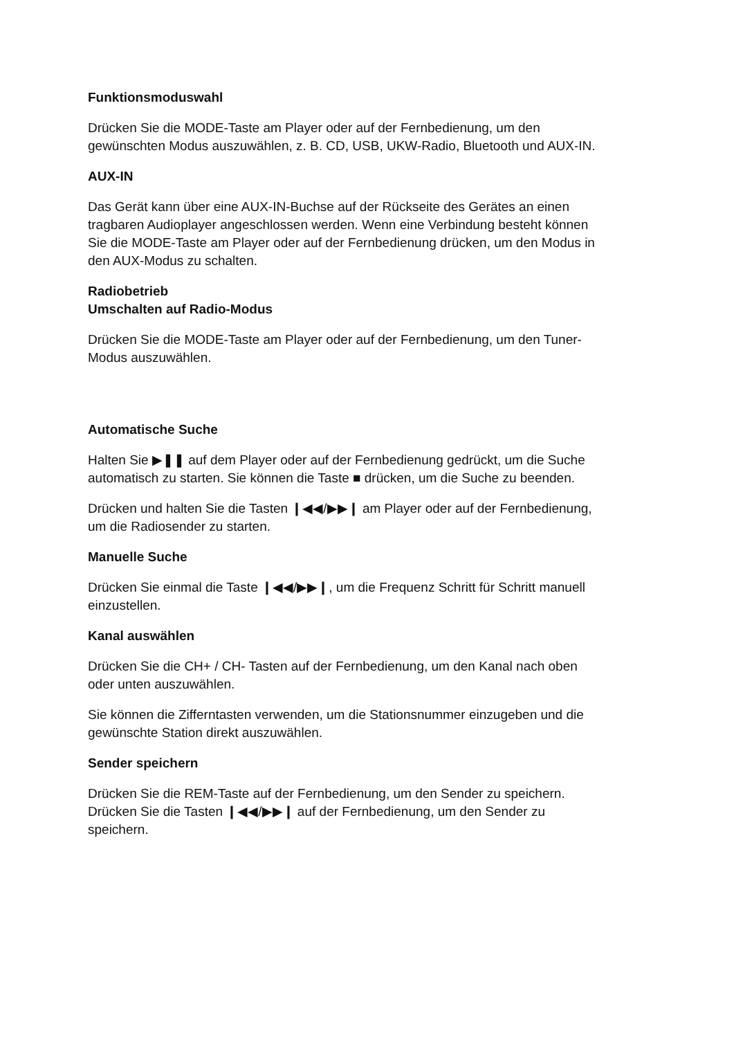Funktionsmoduswahl
Drücken Sie die MODE-Taste am Player oder auf der Fernbedienung, um den gewünschten Modus auszuwählen, z. B. CD, USB, UKW-Radio, Bluetooth und AUX-IN.
AUX-IN
Das Gerät kann über eine AUX-IN-Buchse auf der Rückseite des Gerätes an einen tragbaren Audioplayer angeschlossen werden. Wenn eine Verbindung besteht können Sie die MODE-Taste am Player oder auf der Fernbedienung drücken, um den Modus in den AUX-Modus zu schalten.
Radiobetrieb
Umschalten auf Radio-Modus
Drücken Sie die MODE-Taste am Player oder auf der Fernbedienung, um den Tuner-Modus auszuwählen.
Automatische Suche
Halten Sie ▶❚❚ auf dem Player oder auf der Fernbedienung gedrückt, um die Suche automatisch zu starten. Sie können die Taste ■ drücken, um die Suche zu beenden.
Drücken und halten Sie die Tasten ❙◀◀/▶▶❙ am Player oder auf der Fernbedienung, um die Radiosender zu starten.
Manuelle Suche
Drücken Sie einmal die Taste ❙◀◀/▶▶❙, um die Frequenz Schritt für Schritt manuell einzustellen.
Kanal auswählen
Drücken Sie die CH+ / CH- Tasten auf der Fernbedienung, um den Kanal nach oben oder unten auszuwählen.
Sie können die Zifferntasten verwenden, um die Stationsnummer einzugeben und die gewünschte Station direkt auszuwählen.
Sender speichern
Drücken Sie die REM-Taste auf der Fernbedienung, um den Sender zu speichern. Drücken Sie die Tasten ❙◀◀/▶▶❙ auf der Fernbedienung, um den Sender zu speichern.